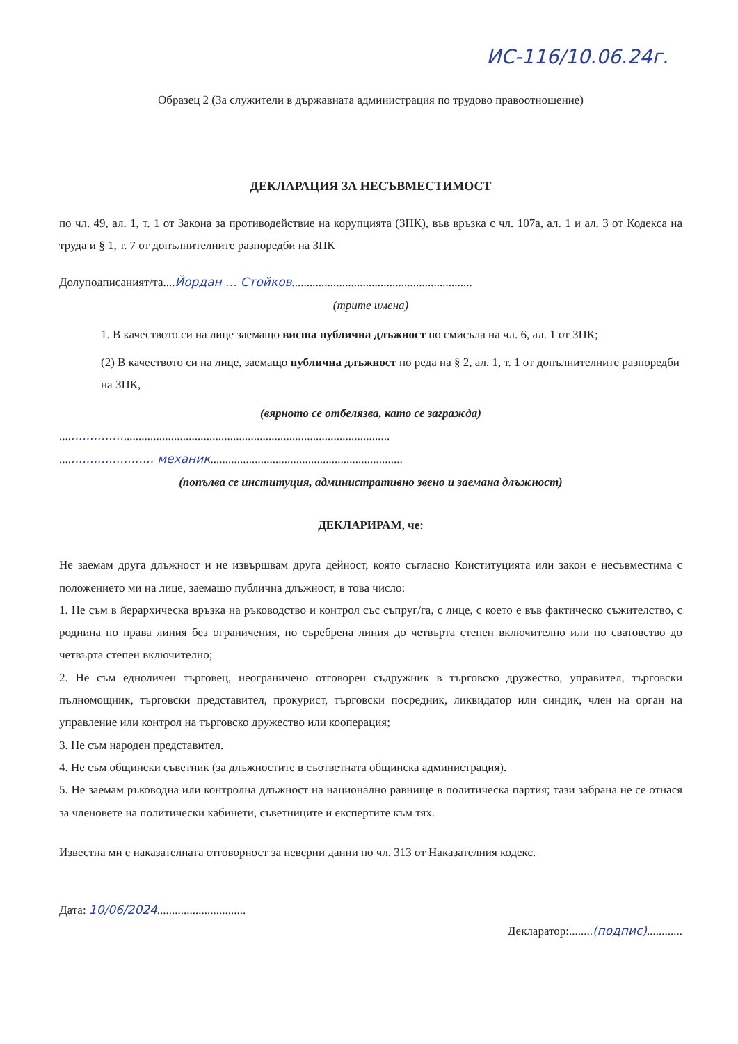ИС-116/10.06.24г.
Образец 2 (За служители в държавната администрация по трудово правоотношение)
ДЕКЛАРАЦИЯ ЗА НЕСЪВМЕСТИМОСТ
по чл. 49, ал. 1, т. 1 от Закона за противодействие на корупцията (ЗПК), във връзка с чл. 107а, ал. 1 и ал. 3 от Кодекса на труда и § 1, т. 7 от допълнителните разпоредби на ЗПК
Долуподписаният/та....Йордан ... Стойков.............................................................
(трите имена)
1. В качеството си на лице заемащо висша публична длъжност по смисъла на чл. 6, ал. 1 от ЗПК;
(2) В качеството си на лице, заемащо публична длъжност по реда на § 2, ал. 1, т. 1 от допълнителните разпоредби на ЗПК,
(вярното се отбелязва, като се загражда)
............................................................................................................
.......................... механик.................................................................
(попълва се институция, административно звено и заемана длъжност)
ДЕКЛАРИРАМ, че:
Не заемам друга длъжност и не извършвам друга дейност, която съгласно Конституцията или закон е несъвместима с положението ми на лице, заемащо публична длъжност, в това число:
1. Не съм в йерархическа връзка на ръководство и контрол със съпруг/га, с лице, с което е във фактическо съжителство, с роднина по права линия без ограничения, по съребрена линия до четвърта степен включително или по сватовство до четвърта степен включително;
2. Не съм едноличен търговец, неограничено отговорен съдружник в търговско дружество, управител, търговски пълномощник, търговски представител, прокурист, търговски посредник, ликвидатор или синдик, член на орган на управление или контрол на търговско дружество или кооперация;
3. Не съм народен представител.
4. Не съм общински съветник (за длъжностите в съответната общинска администрация).
5. Не заемам ръководна или контролна длъжност на национално равнище в политическа партия; тази забрана не се отнася за членовете на политически кабинети, съветниците и експертите към тях.
Известна ми е наказателната отговорност за неверни данни по чл. 313 от Наказателния кодекс.
Дата: 10/06/2024..............................
Декларатор:........(подпис)............